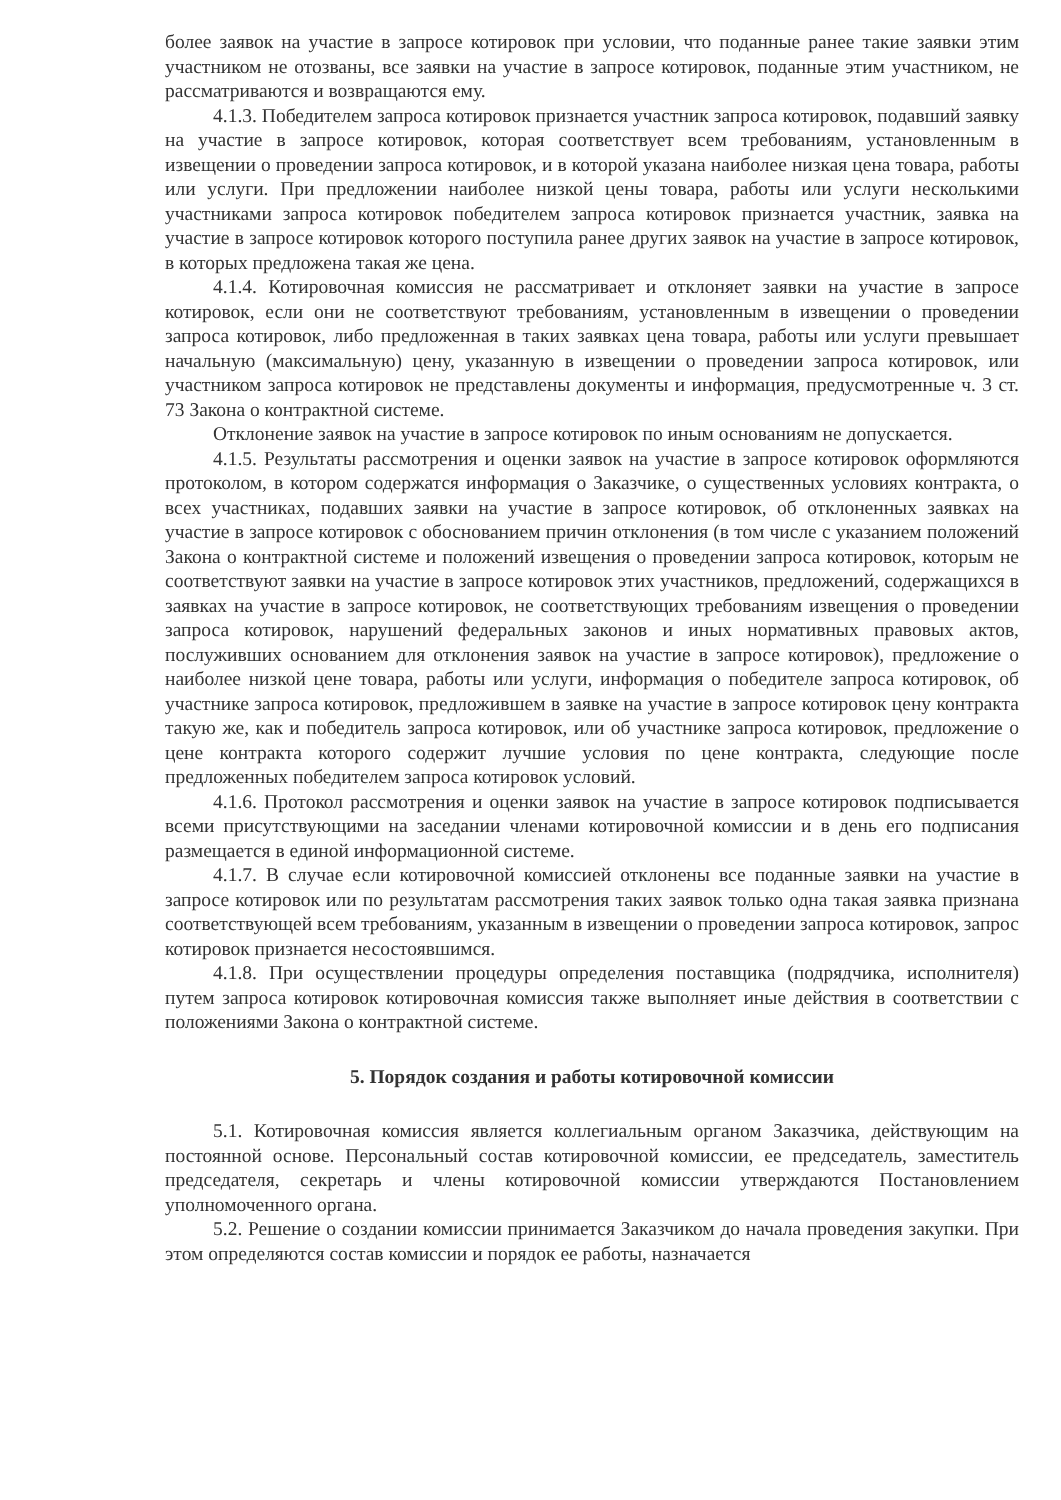более заявок на участие в запросе котировок при условии, что поданные ранее такие заявки этим участником не отозваны, все заявки на участие в запросе котировок, поданные этим участником, не рассматриваются и возвращаются ему.
4.1.3. Победителем запроса котировок признается участник запроса котировок, подавший заявку на участие в запросе котировок, которая соответствует всем требованиям, установленным в извещении о проведении запроса котировок, и в которой указана наиболее низкая цена товара, работы или услуги. При предложении наиболее низкой цены товара, работы или услуги несколькими участниками запроса котировок победителем запроса котировок признается участник, заявка на участие в запросе котировок которого поступила ранее других заявок на участие в запросе котировок, в которых предложена такая же цена.
4.1.4. Котировочная комиссия не рассматривает и отклоняет заявки на участие в запросе котировок, если они не соответствуют требованиям, установленным в извещении о проведении запроса котировок, либо предложенная в таких заявках цена товара, работы или услуги превышает начальную (максимальную) цену, указанную в извещении о проведении запроса котировок, или участником запроса котировок не представлены документы и информация, предусмотренные ч. 3 ст. 73 Закона о контрактной системе.
Отклонение заявок на участие в запросе котировок по иным основаниям не допускается.
4.1.5. Результаты рассмотрения и оценки заявок на участие в запросе котировок оформляются протоколом, в котором содержатся информация о Заказчике, о существенных условиях контракта, о всех участниках, подавших заявки на участие в запросе котировок, об отклоненных заявках на участие в запросе котировок с обоснованием причин отклонения (в том числе с указанием положений Закона о контрактной системе и положений извещения о проведении запроса котировок, которым не соответствуют заявки на участие в запросе котировок этих участников, предложений, содержащихся в заявках на участие в запросе котировок, не соответствующих требованиям извещения о проведении запроса котировок, нарушений федеральных законов и иных нормативных правовых актов, послуживших основанием для отклонения заявок на участие в запросе котировок), предложение о наиболее низкой цене товара, работы или услуги, информация о победителе запроса котировок, об участнике запроса котировок, предложившем в заявке на участие в запросе котировок цену контракта такую же, как и победитель запроса котировок, или об участнике запроса котировок, предложение о цене контракта которого содержит лучшие условия по цене контракта, следующие после предложенных победителем запроса котировок условий.
4.1.6. Протокол рассмотрения и оценки заявок на участие в запросе котировок подписывается всеми присутствующими на заседании членами котировочной комиссии и в день его подписания размещается в единой информационной системе.
4.1.7. В случае если котировочной комиссией отклонены все поданные заявки на участие в запросе котировок или по результатам рассмотрения таких заявок только одна такая заявка признана соответствующей всем требованиям, указанным в извещении о проведении запроса котировок, запрос котировок признается несостоявшимся.
4.1.8. При осуществлении процедуры определения поставщика (подрядчика, исполнителя) путем запроса котировок котировочная комиссия также выполняет иные действия в соответствии с положениями Закона о контрактной системе.
5. Порядок создания и работы котировочной комиссии
5.1. Котировочная комиссия является коллегиальным органом Заказчика, действующим на постоянной основе. Персональный состав котировочной комиссии, ее председатель, заместитель председателя, секретарь и члены котировочной комиссии утверждаются Постановлением уполномоченного органа.
5.2. Решение о создании комиссии принимается Заказчиком до начала проведения закупки. При этом определяются состав комиссии и порядок ее работы, назначается